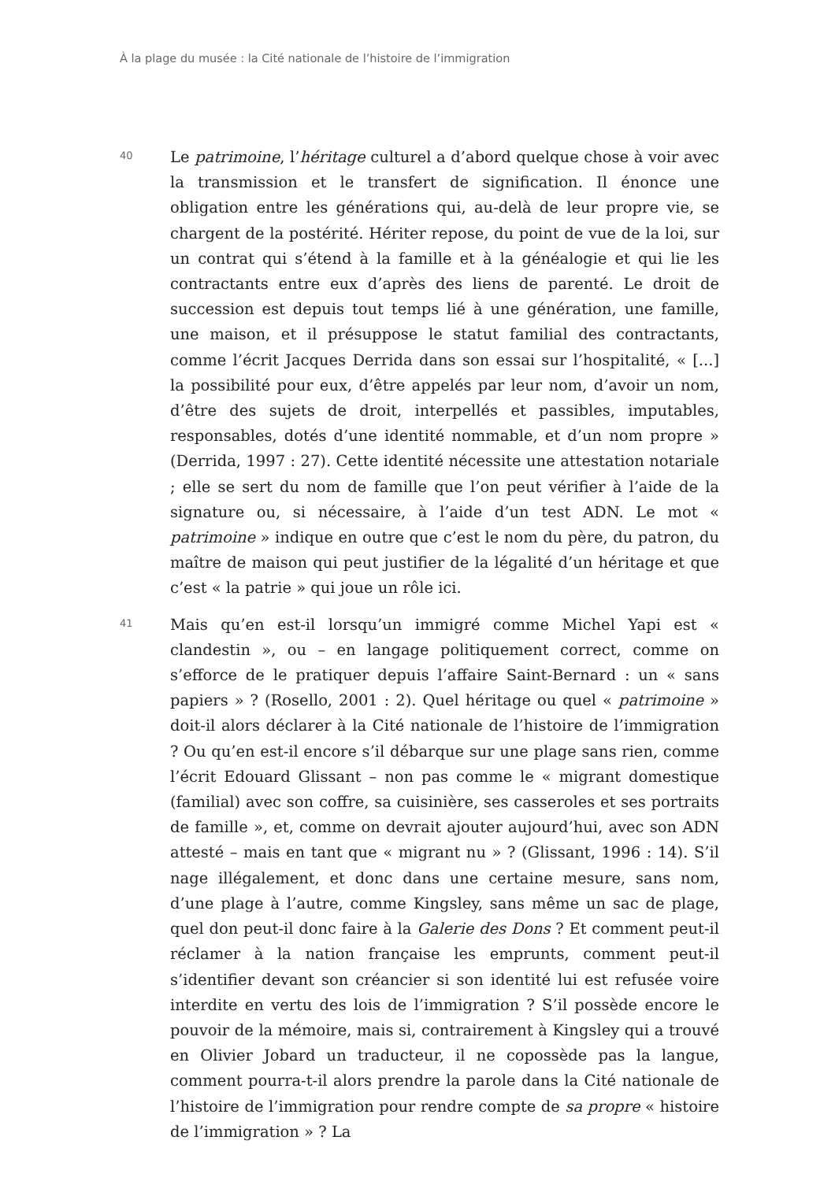À la plage du musée : la Cité nationale de l’histoire de l’immigration
40
Le patrimoine, l’héritage culturel a d’abord quelque chose à voir avec la transmission et le transfert de signification. Il énonce une obligation entre les générations qui, au-delà de leur propre vie, se chargent de la postérité. Hériter repose, du point de vue de la loi, sur un contrat qui s’étend à la famille et à la généalogie et qui lie les contractants entre eux d’après des liens de parenté. Le droit de succession est depuis tout temps lié à une génération, une famille, une maison, et il présuppose le statut familial des contractants, comme l’écrit Jacques Derrida dans son essai sur l’hospitalité, « [...] la possibilité pour eux, d’être appelés par leur nom, d’avoir un nom, d’être des sujets de droit, interpellés et passibles, imputables, responsables, dotés d’une identité nommable, et d’un nom propre » (Derrida, 1997 : 27). Cette identité nécessite une attestation notariale ; elle se sert du nom de famille que l’on peut vérifier à l’aide de la signature ou, si nécessaire, à l’aide d’un test ADN. Le mot « patrimoine » indique en outre que c’est le nom du père, du patron, du maître de maison qui peut justifier de la légalité d’un héritage et que c’est « la patrie » qui joue un rôle ici.
41
Mais qu’en est-il lorsqu’un immigré comme Michel Yapi est « clandestin », ou – en langage politiquement correct, comme on s’efforce de le pratiquer depuis l’affaire Saint-Bernard : un « sans papiers » ? (Rosello, 2001 : 2). Quel héritage ou quel « patrimoine » doit-il alors déclarer à la Cité nationale de l’histoire de l’immigration ? Ou qu’en est-il encore s’il débarque sur une plage sans rien, comme l’écrit Edouard Glissant – non pas comme le « migrant domestique (familial) avec son coffre, sa cuisinière, ses casseroles et ses portraits de famille », et, comme on devrait ajouter aujourd’hui, avec son ADN attesté – mais en tant que « migrant nu » ? (Glissant, 1996 : 14). S’il nage illégalement, et donc dans une certaine mesure, sans nom, d’une plage à l’autre, comme Kingsley, sans même un sac de plage, quel don peut-il donc faire à la Galerie des Dons ? Et comment peut-il réclamer à la nation française les emprunts, comment peut-il s’identifier devant son créancier si son identité lui est refusée voire interdite en vertu des lois de l’immigration ? S’il possède encore le pouvoir de la mémoire, mais si, contrairement à Kingsley qui a trouvé en Olivier Jobard un traducteur, il ne copossède pas la langue, comment pourra-t-il alors prendre la parole dans la Cité nationale de l’histoire de l’immigration pour rendre compte de sa propre « histoire de l’immigration » ? La